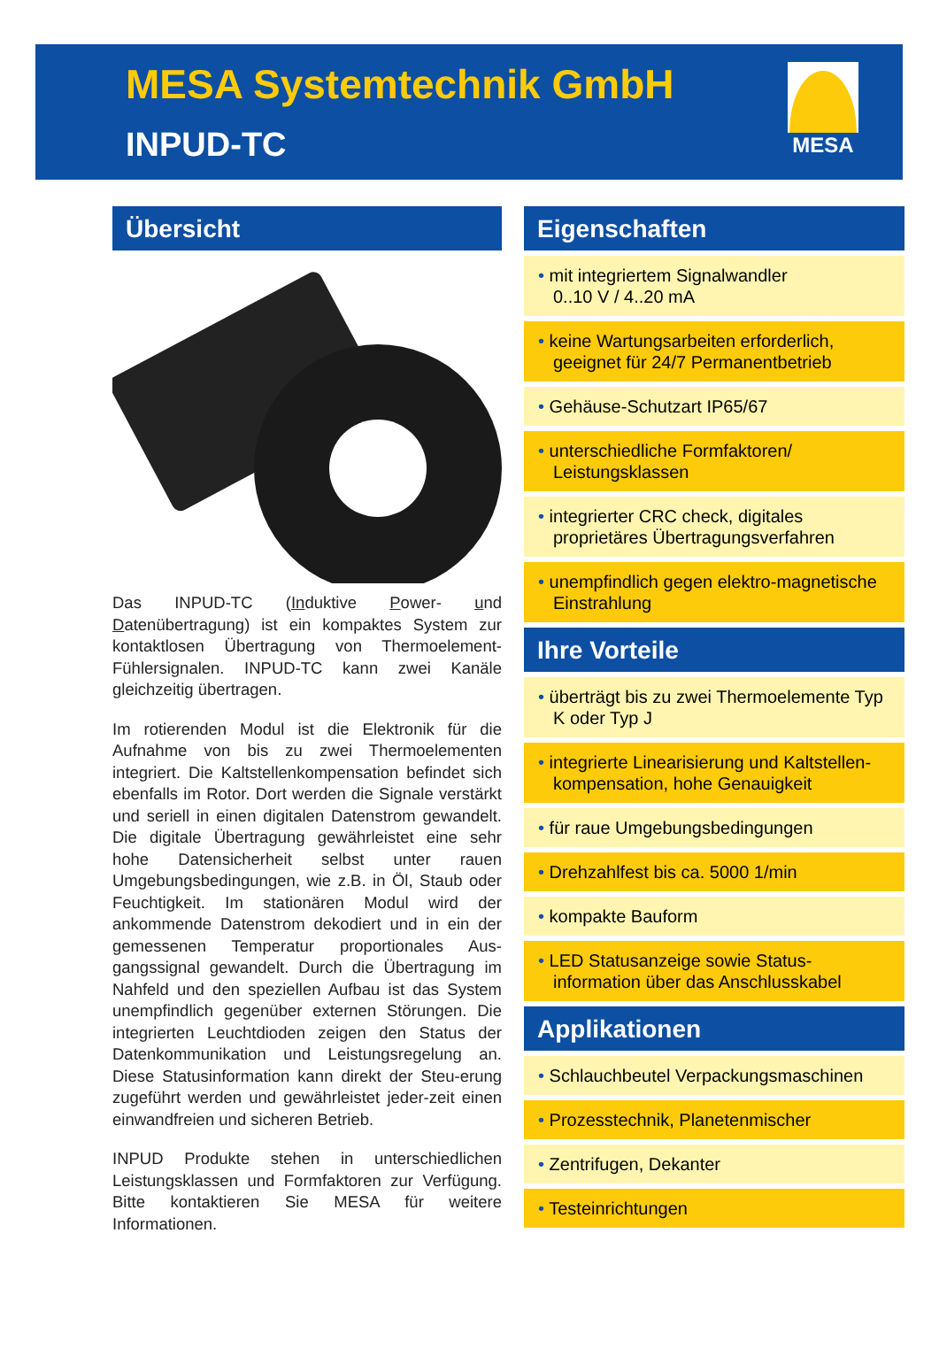MESA Systemtechnik GmbH
INPUD-TC
MESA
Übersicht
Das INPUD-TC (Induktive Power- und Datenübertragung) ist ein kompaktes System zur kontaktlosen Übertragung von Thermoelement-Fühlersignalen. INPUD-TC kann zwei Kanäle gleichzeitig übertragen.
Im rotierenden Modul ist die Elektronik für die Aufnahme von bis zu zwei Thermoelementen integriert. Die Kaltstellenkompensation befindet sich ebenfalls im Rotor. Dort werden die Signale verstärkt und seriell in einen digitalen Datenstrom gewandelt. Die digitale Übertragung gewährleistet eine sehr hohe Datensicherheit selbst unter rauen Umgebungsbedingungen, wie z.B. in Öl, Staub oder Feuchtigkeit. Im stationären Modul wird der ankommende Datenstrom dekodiert und in ein der gemessenen Temperatur proportionales Aus-gangssignal gewandelt. Durch die Übertragung im Nahfeld und den speziellen Aufbau ist das System unempfindlich gegenüber externen Störungen. Die integrierten Leuchtdioden zeigen den Status der Datenkommunikation und Leistungsregelung an. Diese Statusinformation kann direkt der Steu-erung zugeführt werden und gewährleistet jeder-zeit einen einwandfreien und sicheren Betrieb.
INPUD Produkte stehen in unterschiedlichen Leistungsklassen und Formfaktoren zur Verfügung. Bitte kontaktieren Sie MESA für weitere Informationen.
Eigenschaften
• mit integriertem Signalwandler
0..10 V / 4..20 mA
• keine Wartungsarbeiten erforderlich, geeignet für 24/7 Permanentbetrieb
• Gehäuse-Schutzart IP65/67
• unterschiedliche Formfaktoren/ Leistungsklassen
• integrierter CRC check, digitales proprietäres Übertragungsverfahren
• unempfindlich gegen elektro-magnetische Einstrahlung
Ihre Vorteile
• überträgt bis zu zwei Thermoelemente Typ K oder Typ J
• integrierte Linearisierung und Kaltstellen-kompensation, hohe Genauigkeit
• für raue Umgebungsbedingungen
• Drehzahlfest bis ca. 5000 1/min
• kompakte Bauform
• LED Statusanzeige sowie Status-information über das Anschlusskabel
Applikationen
• Schlauchbeutel Verpackungsmaschinen
• Prozesstechnik, Planetenmischer
• Zentrifugen, Dekanter
• Testeinrichtungen